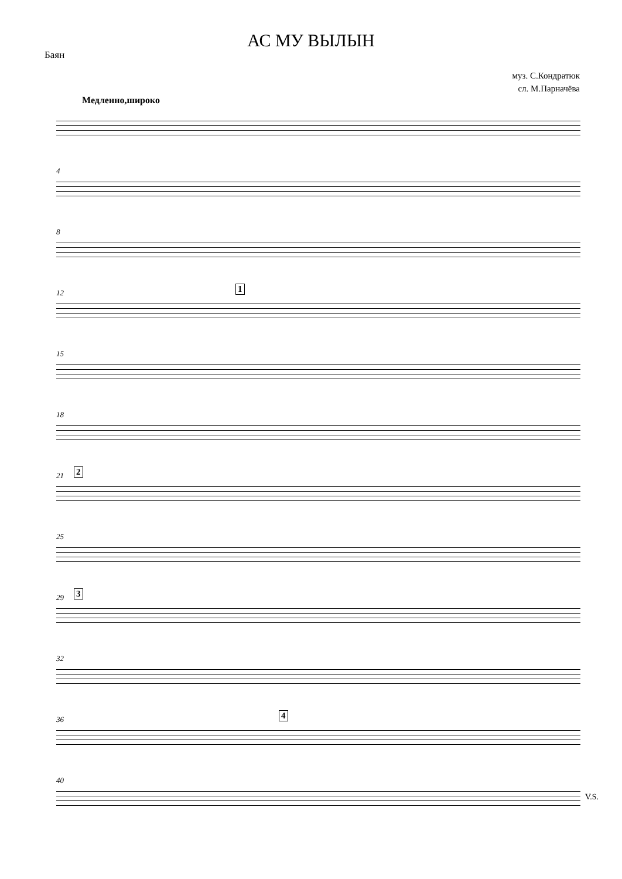АС МУ ВЫЛЫН
Баян
муз. С.Кондратюк
сл. М.Парначёва
Медленно,широко
4
8
12 1
15
18
21 2
25
29 3
32
36 4
40
V.S.